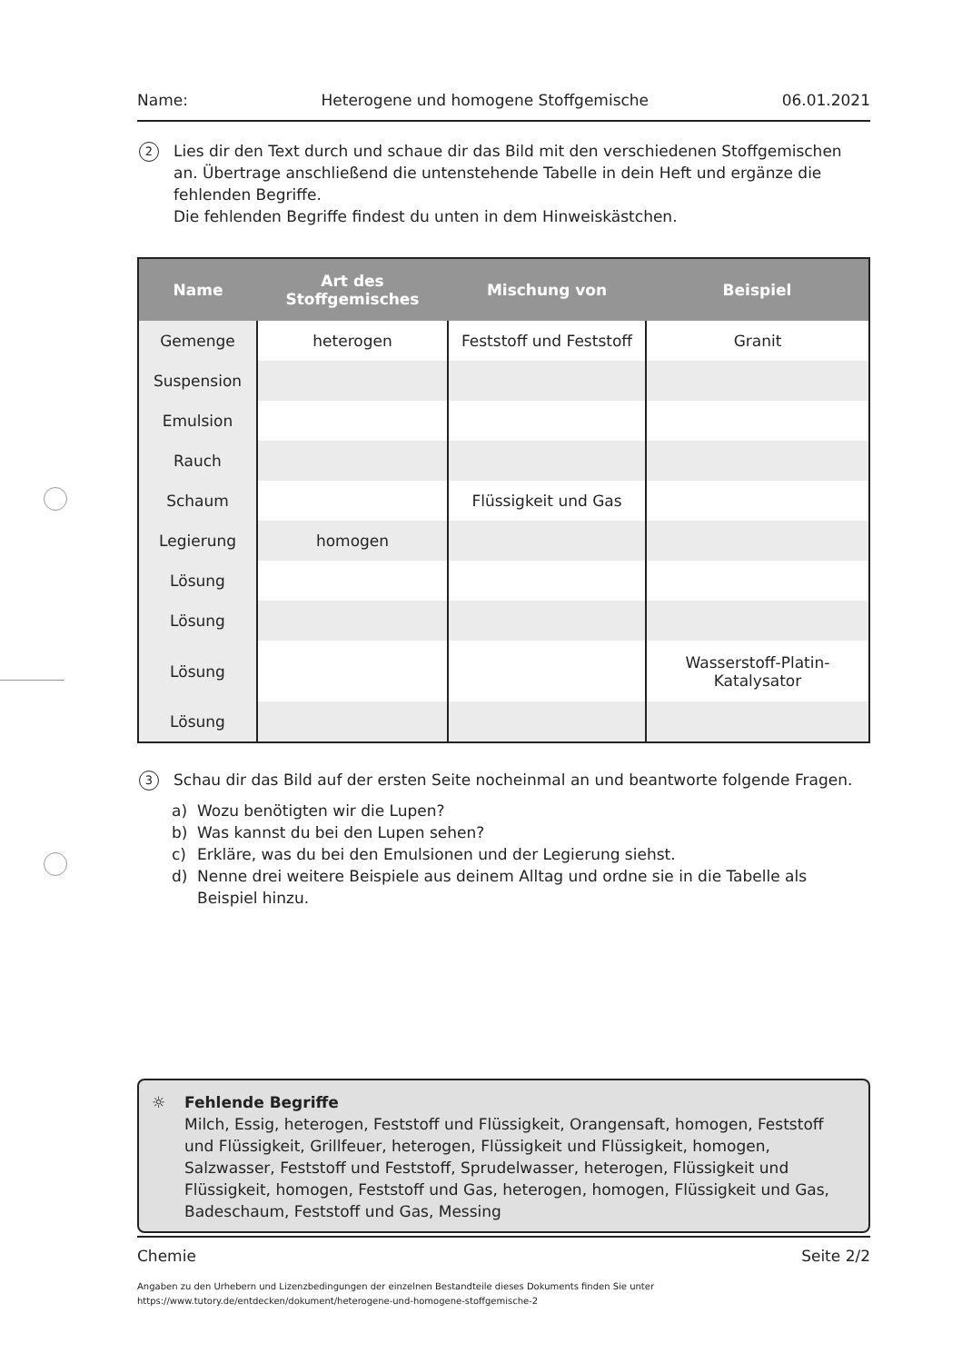Name: Heterogene und homogene Stoffgemische 06.01.2021
2
Lies dir den Text durch und schaue dir das Bild mit den verschiedenen Stoffgemischen an. Übertrage anschließend die untenstehende Tabelle in dein Heft und ergänze die fehlenden Begriffe.
Die fehlenden Begriffe findest du unten in dem Hinweiskästchen.
| Name | Art des Stoffgemisches | Mischung von | Beispiel |
| --- | --- | --- | --- |
| Gemenge | heterogen | Feststoff und Feststoff | Granit |
| Suspension | | | |
| Emulsion | | | |
| Rauch | | | |
| Schaum | | Flüssigkeit und Gas | |
| Legierung | homogen | | |
| Lösung | | | |
| Lösung | | | |
| Lösung | | | Wasserstoff-Platin- Katalysator |
| Lösung | | | |
3
Schau dir das Bild auf der ersten Seite nocheinmal an und beantworte folgende Fragen.
a) Wozu benötigten wir die Lupen?
b) Was kannst du bei den Lupen sehen?
c) Erkläre, was du bei den Emulsionen und der Legierung siehst.
d) Nenne drei weitere Beispiele aus deinem Alltag und ordne sie in die Tabelle als Beispiel hinzu.
☼ Fehlende Begriffe
Milch, Essig, heterogen, Feststoff und Flüssigkeit, Orangensaft, homogen, Feststoff und Flüssigkeit, Grillfeuer, heterogen, Flüssigkeit und Flüssigkeit, homogen, Salzwasser, Feststoff und Feststoff, Sprudelwasser, heterogen, Flüssigkeit und Flüssigkeit, homogen, Feststoff und Gas, heterogen, homogen, Flüssigkeit und Gas, Badeschaum, Feststoff und Gas, Messing
Chemie Seite 2/2
Angaben zu den Urhebern und Lizenzbedingungen der einzelnen Bestandteile dieses Dokuments finden Sie unter
https://www.tutory.de/entdecken/dokument/heterogene-und-homogene-stoffgemische-2